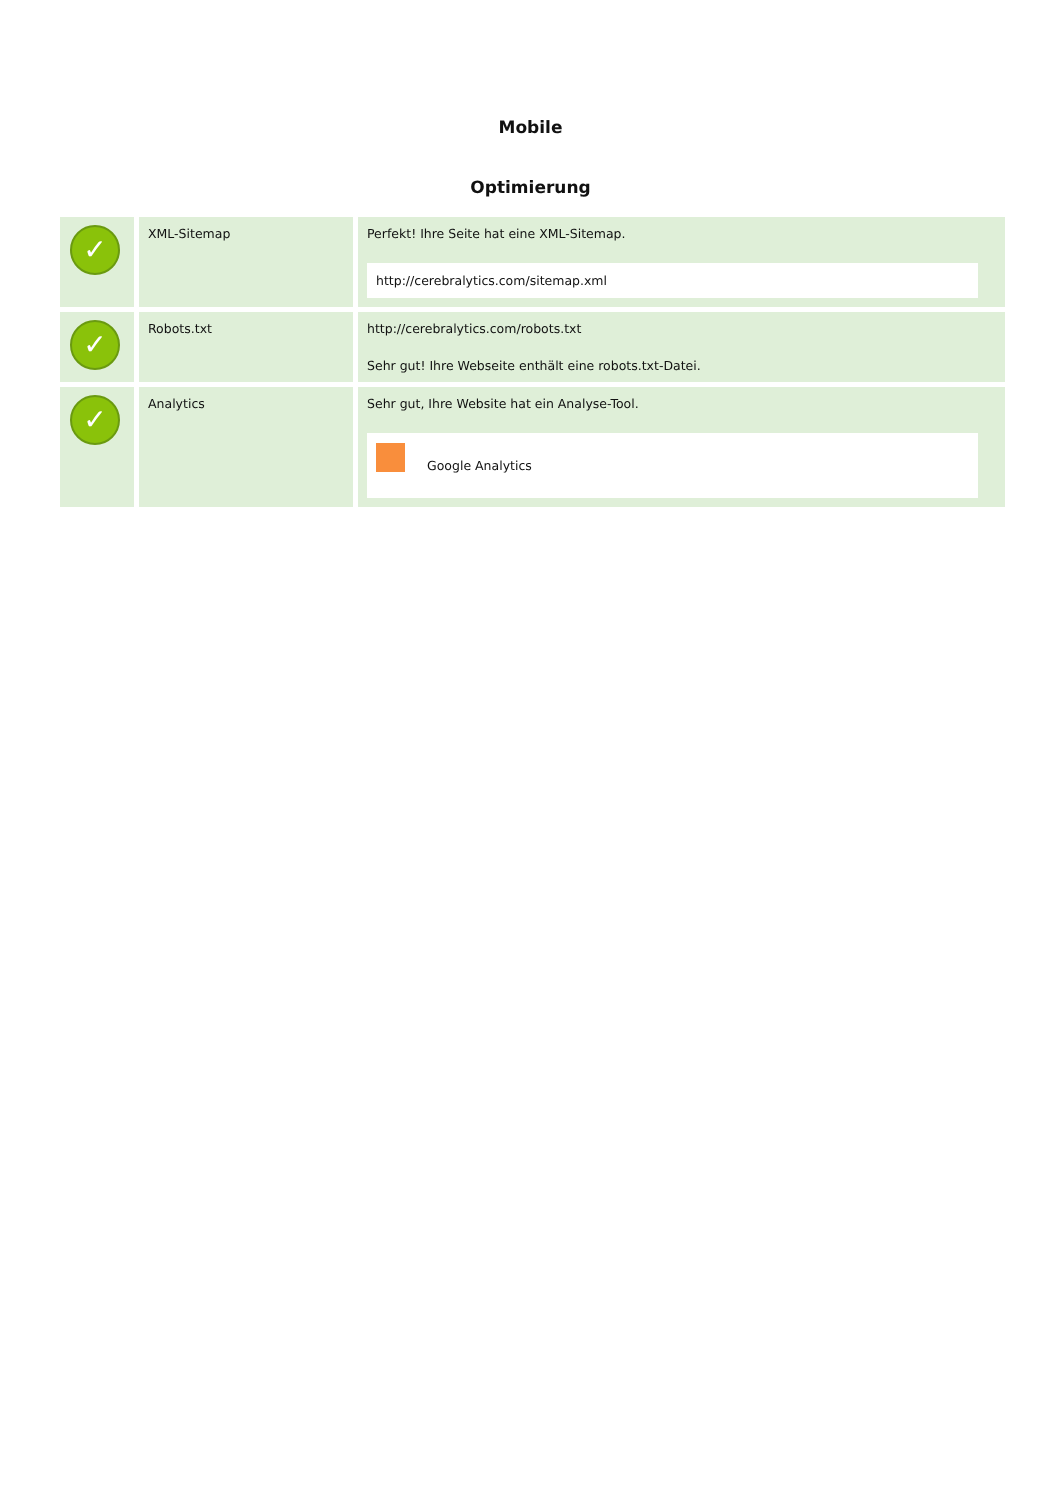Mobile
Optimierung
| ✓ | XML-Sitemap | Perfekt! Ihre Seite hat eine XML-Sitemap. http://cerebralytics.com/sitemap.xml |
| ✓ | Robots.txt | http://cerebralytics.com/robots.txt Sehr gut! Ihre Webseite enthält eine robots.txt-Datei. |
| ✓ | Analytics | Sehr gut, Ihre Website hat ein Analyse-Tool. Google Analytics |